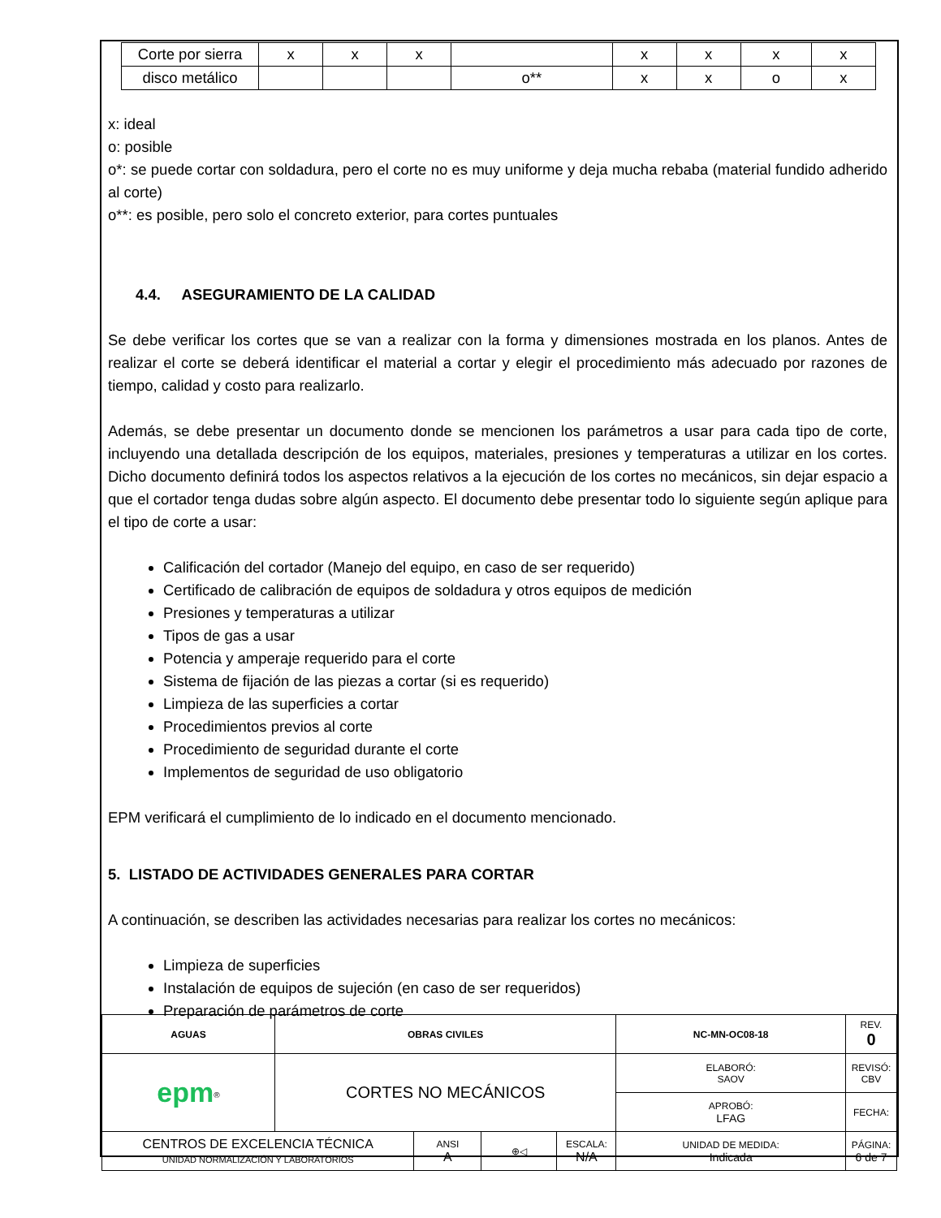| Corte por sierra | x | x | x | | x | x | x | x |
| disco metálico | | | | o** | x | x | o | x |
x: ideal
o: posible
o*: se puede cortar con soldadura, pero el corte no es muy uniforme y deja mucha rebaba (material fundido adherido al corte)
o**: es posible, pero solo el concreto exterior, para cortes puntuales
4.4. ASEGURAMIENTO DE LA CALIDAD
Se debe verificar los cortes que se van a realizar con la forma y dimensiones mostrada en los planos. Antes de realizar el corte se deberá identificar el material a cortar y elegir el procedimiento más adecuado por razones de tiempo, calidad y costo para realizarlo.
Además, se debe presentar un documento donde se mencionen los parámetros a usar para cada tipo de corte, incluyendo una detallada descripción de los equipos, materiales, presiones y temperaturas a utilizar en los cortes. Dicho documento definirá todos los aspectos relativos a la ejecución de los cortes no mecánicos, sin dejar espacio a que el cortador tenga dudas sobre algún aspecto. El documento debe presentar todo lo siguiente según aplique para el tipo de corte a usar:
Calificación del cortador (Manejo del equipo, en caso de ser requerido)
Certificado de calibración de equipos de soldadura y otros equipos de medición
Presiones y temperaturas a utilizar
Tipos de gas a usar
Potencia y amperaje requerido para el corte
Sistema de fijación de las piezas a cortar (si es requerido)
Limpieza de las superficies a cortar
Procedimientos previos al corte
Procedimiento de seguridad durante el corte
Implementos de seguridad de uso obligatorio
EPM verificará el cumplimiento de lo indicado en el documento mencionado.
5. LISTADO DE ACTIVIDADES GENERALES PARA CORTAR
A continuación, se describen las actividades necesarias para realizar los cortes no mecánicos:
Limpieza de superficies
Instalación de equipos de sujeción (en caso de ser requeridos)
Preparación de parámetros de corte
| AGUAS | OBRAS CIVILES | | | | NC-MN-OC08-18 | | REV. 0 |
| epm<sup>®</sup> | CORTES NO MECÁNICOS | | | | ELABORÓ: SAOV | | REVISÓ: CBV |
| | | | | | APROBÓ: LFAG | | FECHA: |
| CENTROS DE EXCELENCIA TÉCNICA UNIDAD NORMALIZACIÓN Y LABORATORIOS | | ANSI A | ⊕◁ | ESCALA: N/A | UNIDAD DE MEDIDA: Indicada | PÁGINA: 6 de 7 | |